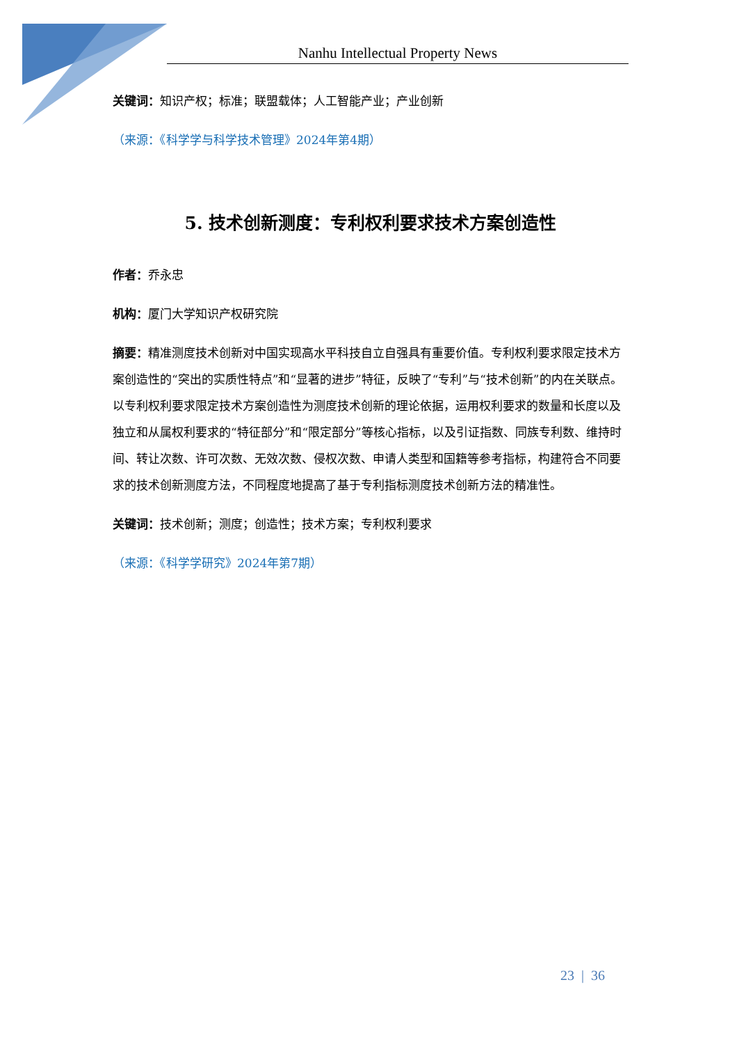Nanhu Intellectual Property News
关键词：知识产权；标准；联盟载体；人工智能产业；产业创新
（来源：《科学学与科学技术管理》2024年第4期）
5. 技术创新测度：专利权利要求技术方案创造性
作者：乔永忠
机构：厦门大学知识产权研究院
摘要：精准测度技术创新对中国实现高水平科技自立自强具有重要价值。专利权利要求限定技术方案创造性的“突出的实质性特点”和“显著的进步”特征，反映了“专利”与“技术创新”的内在关联点。以专利权利要求限定技术方案创造性为测度技术创新的理论依据，运用权利要求的数量和长度以及独立和从属权利要求的“特征部分”和“限定部分”等核心指标，以及引证指数、同族专利数、维持时间、转让次数、许可次数、无效次数、侵权次数、申请人类型和国籍等参考指标，构建符合不同要求的技术创新测度方法，不同程度地提高了基于专利指标测度技术创新方法的精准性。
关键词：技术创新；测度；创造性；技术方案；专利权利要求
（来源：《科学学研究》2024年第7期）
23 | 36